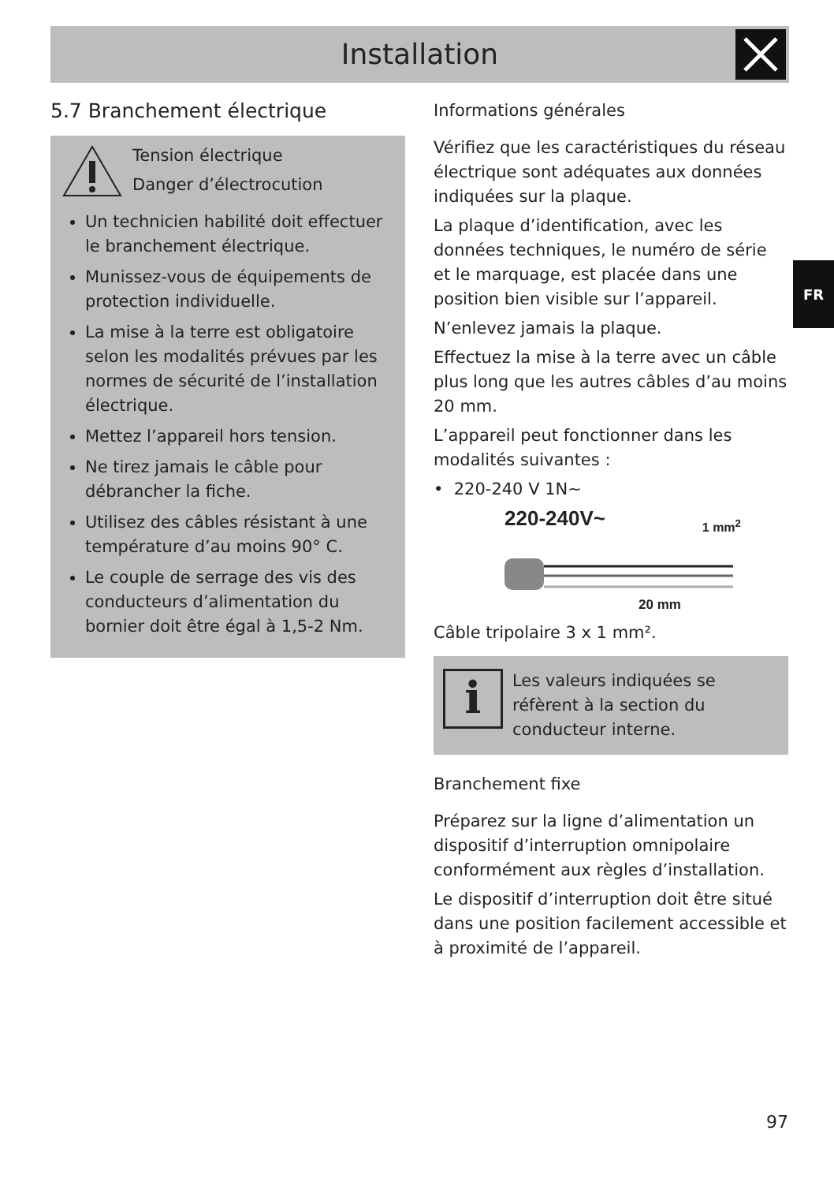Installation
5.7 Branchement électrique
Tension électrique
Danger d’électrocution
Un technicien habilité doit effectuer le branchement électrique.
Munissez-vous de équipements de protection individuelle.
La mise à la terre est obligatoire selon les modalités prévues par les normes de sécurité de l’installation électrique.
Mettez l’appareil hors tension.
Ne tirez jamais le câble pour débrancher la fiche.
Utilisez des câbles résistant à une température d’au moins 90° C.
Le couple de serrage des vis des conducteurs d’alimentation du bornier doit être égal à 1,5-2 Nm.
Informations générales
Vérifiez que les caractéristiques du réseau électrique sont adéquates aux données indiquées sur la plaque.
La plaque d’identification, avec les données techniques, le numéro de série et le marquage, est placée dans une position bien visible sur l’appareil.
N’enlevez jamais la plaque.
Effectuez la mise à la terre avec un câble plus long que les autres câbles d’au moins 20 mm.
L’appareil peut fonctionner dans les modalités suivantes :
• 220-240 V 1N~
220-240V~ 1 mm<sup>2</sup>
20 mm
Câble tripolaire 3 x 1 mm².
i
Les valeurs indiquées se réfèrent à la section du conducteur interne.
Branchement fixe
Préparez sur la ligne d’alimentation un dispositif d’interruption omnipolaire conformément aux règles d’installation.
Le dispositif d’interruption doit être situé dans une position facilement accessible et à proximité de l’appareil.
FR
97